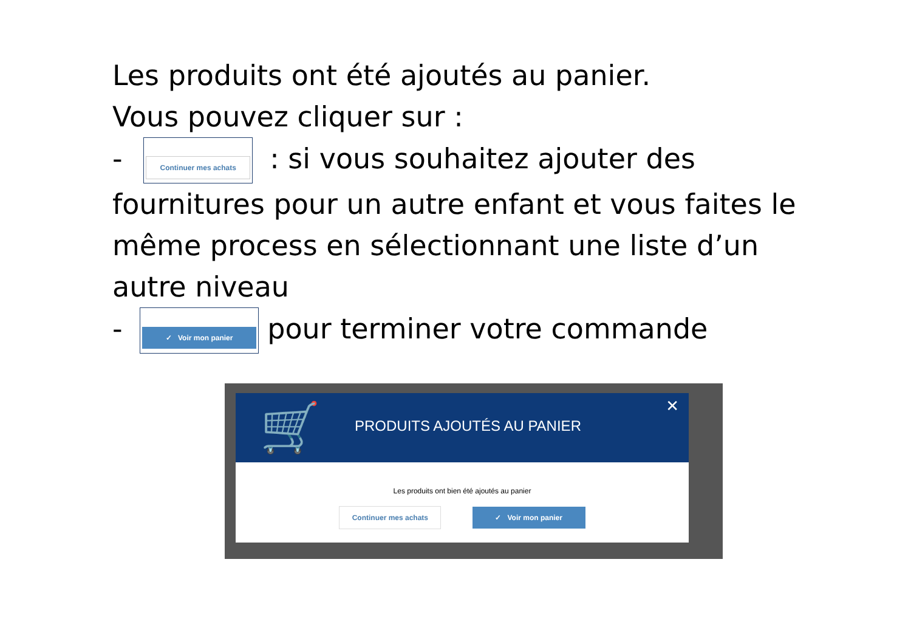Les produits ont été ajoutés au panier.
Vous pouvez cliquer sur :
- Continuer mes achats: si vous souhaitez ajouter des fournitures pour un autre enfant et vous faites le même process en sélectionnant une liste d’un autre niveau
- ✓ Voir mon panier pour terminer votre commande
🛒 PRODUITS AJOUTÉS AU PANIER
✕
Les produits ont bien été ajoutés au panier
Continuer mes achats ✓ Voir mon panier